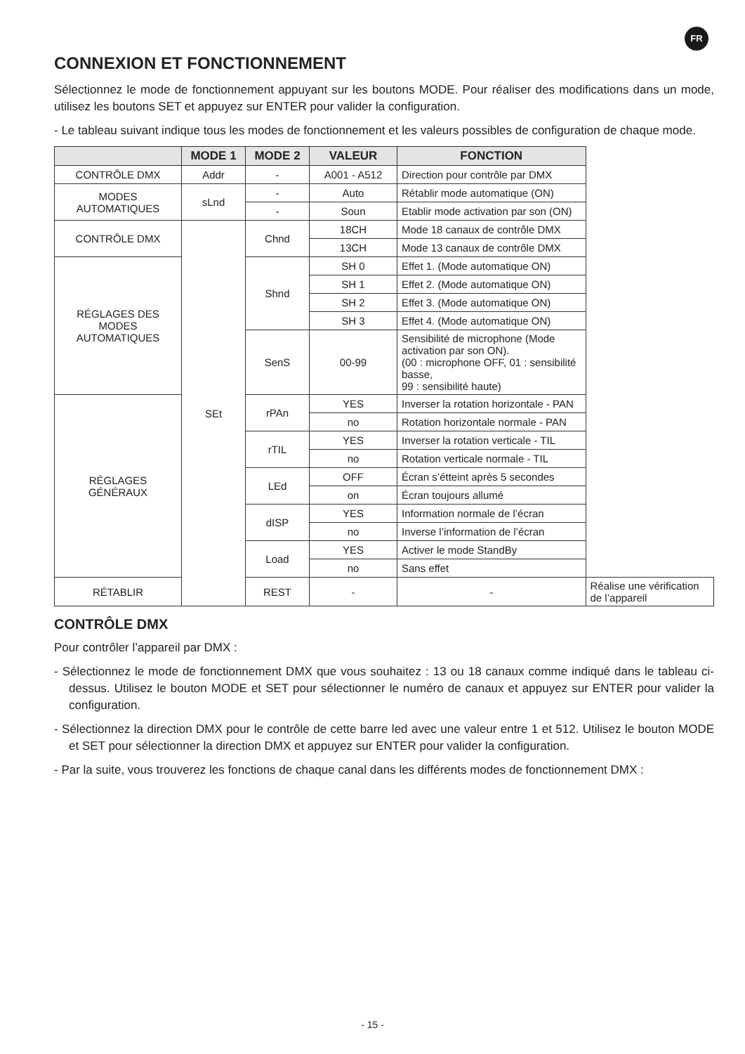FR
CONNEXION ET FONCTIONNEMENT
Sélectionnez le mode de fonctionnement appuyant sur les boutons MODE. Pour réaliser des modifications dans un mode, utilisez les boutons SET et appuyez sur ENTER pour valider la configuration.
- Le tableau suivant indique tous les modes de fonctionnement et les valeurs possibles de configuration de chaque mode.
| | MODE 1 | MODE 2 | VALEUR | FONCTION | |
| --- | --- | --- | --- | --- | --- |
| CONTRÔLE DMX | Addr | - | A001 - A512 | Direction pour contrôle par DMX | |
| MODES AUTOMATIQUES | sLnd | - | Auto | Rétablir mode automatique (ON) | |
| | | - | Soun | Etablir mode activation par son (ON) | |
| CONTRÔLE DMX | SEt | Chnd | 18CH | Mode 18 canaux de contrôle DMX | |
| | | | 13CH | Mode 13 canaux de contrôle DMX | |
| RÉGLAGES DES MODES AUTOMATIQUES | | Shnd | SH 0 | Effet 1. (Mode automatique ON) | |
| | | | SH 1 | Effet 2. (Mode automatique ON) | |
| | | | SH 2 | Effet 3. (Mode automatique ON) | |
| | | | SH 3 | Effet 4. (Mode automatique ON) | |
| | | SenS | 00-99 | Sensibilité de microphone (Mode activation par son ON). (00 : microphone OFF, 01 : sensibilité basse, 99 : sensibilité haute) | |
| RÉGLAGES GÉNÉRAUX | | rPAn | YES | Inverser la rotation horizontale - PAN | |
| | | | no | Rotation horizontale normale - PAN | |
| | | rTIL | YES | Inverser la rotation verticale - TIL | |
| | | | no | Rotation verticale normale - TIL | |
| | | LEd | OFF | Écran s’étteint après 5 secondes | |
| | | | on | Écran toujours allumé | |
| | | dISP | YES | Information normale de l’écran | |
| | | | no | Inverse l’information de l’écran | |
| | | Load | YES | Activer le mode StandBy | |
| | | | no | Sans effet | |
| RÉTABLIR | | REST | - | - | Réalise une vérification de l’appareil |
CONTRÔLE DMX
Pour contrôler l’appareil par DMX :
- Sélectionnez le mode de fonctionnement DMX que vous souhaitez : 13 ou 18 canaux comme indiqué dans le tableau ci-dessus. Utilisez le bouton MODE et SET pour sélectionner le numéro de canaux et appuyez sur ENTER pour valider la configuration.
- Sélectionnez la direction DMX pour le contrôle de cette barre led avec une valeur entre 1 et 512. Utilisez le bouton MODE et SET pour sélectionner la direction DMX et appuyez sur ENTER pour valider la configuration.
- Par la suite, vous trouverez les fonctions de chaque canal dans les différents modes de fonctionnement DMX :
- 15 -